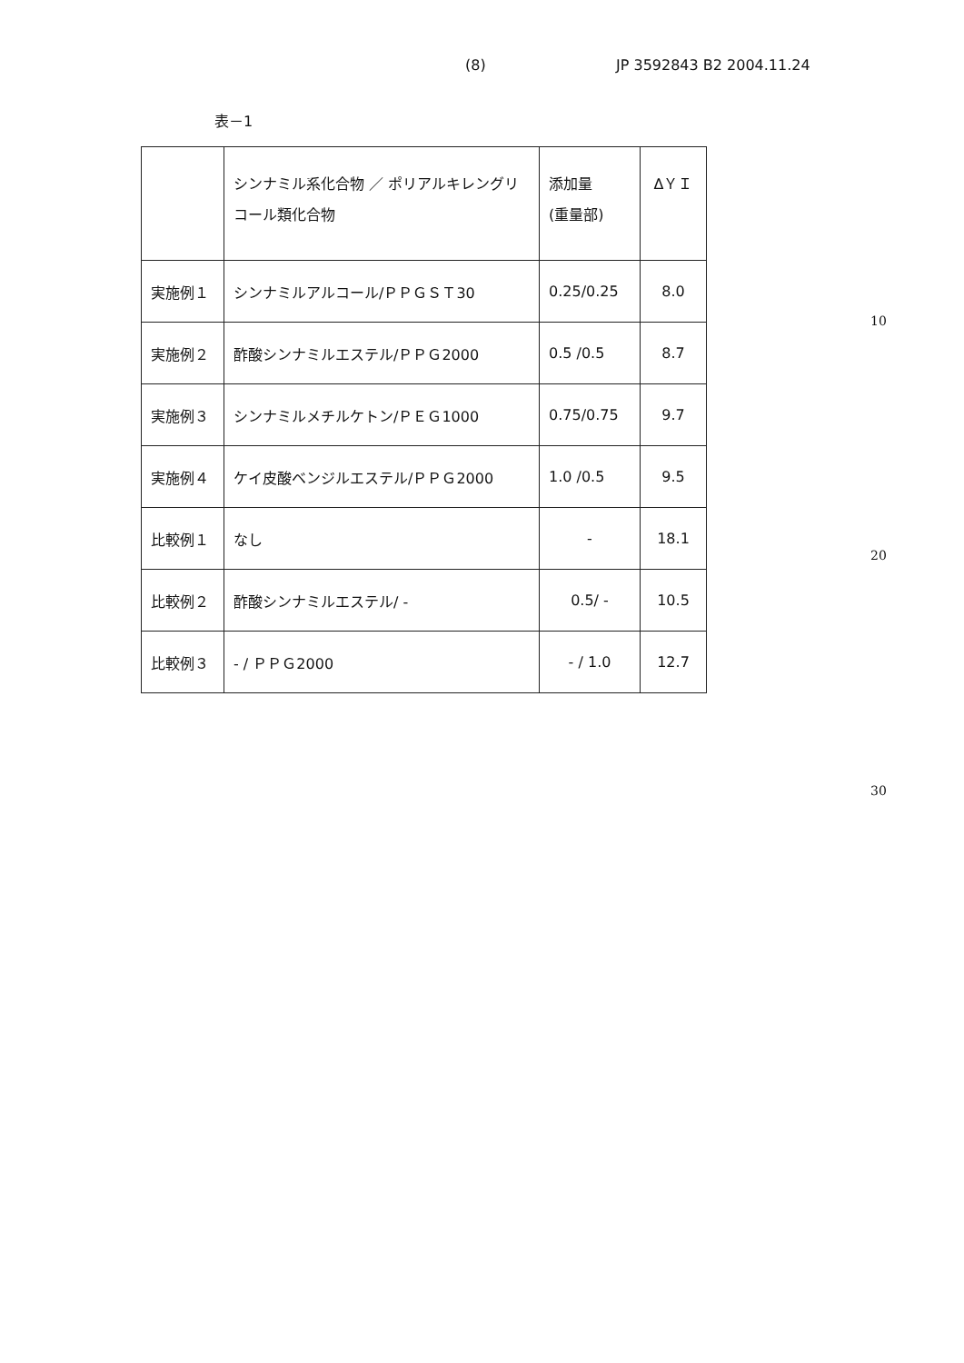(8) JP 3592843 B2 2004.11.24
表－1
| | シンナミル系化合物 ／ ポリアルキレングリコール類化合物 | 添加量 (重量部) | ΔＹＩ |
| --- | --- | --- | --- |
| 実施例１ | シンナミルアルコール/ＰＰＧＳＴ30 | 0.25/0.25 | 8.0 |
| 実施例２ | 酢酸シンナミルエステル/ＰＰＧ2000 | 0.5 /0.5 | 8.7 |
| 実施例３ | シンナミルメチルケトン/ＰＥＧ1000 | 0.75/0.75 | 9.7 |
| 実施例４ | ケイ皮酸ベンジルエステル/ＰＰＧ2000 | 1.0 /0.5 | 9.5 |
| 比較例１ | なし | - | 18.1 |
| 比較例２ | 酢酸シンナミルエステル/ - | 0.5/ - | 10.5 |
| 比較例３ | - / ＰＰＧ2000 | - / 1.0 | 12.7 |
10
20
30